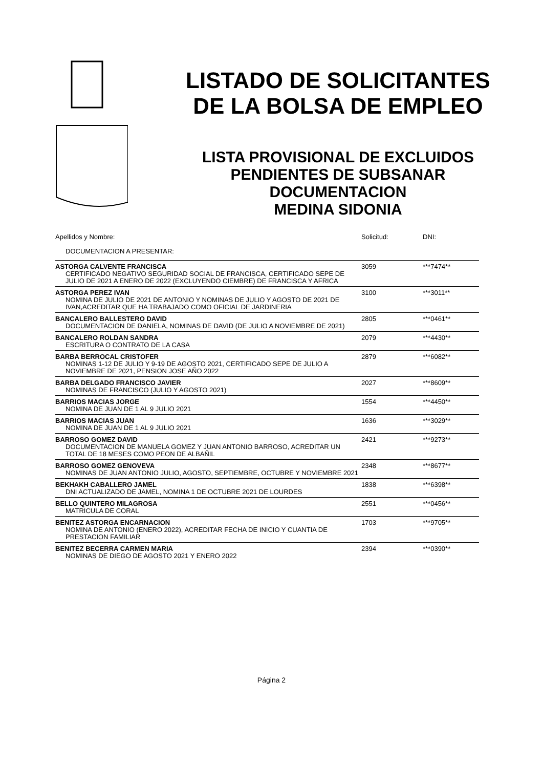LISTADO DE SOLICITANTES
DE LA BOLSA DE EMPLEO
LISTA PROVISIONAL DE EXCLUIDOS
PENDIENTES DE SUBSANAR
DOCUMENTACION
MEDINA SIDONIA
| Apellidos y Nombre: | Solicitud: | DNI: |
| DOCUMENTACION A PRESENTAR: | | |
| ASTORGA CALVENTE FRANCISCA | 3059 | ***7474** |
| CERTIFICADO NEGATIVO SEGURIDAD SOCIAL DE FRANCISCA, CERTIFICADO SEPE DE JULIO DE 2021 A ENERO DE 2022 (EXCLUYENDO CIEMBRE) DE FRANCISCA Y AFRICA | | |
| ASTORGA PEREZ IVAN | 3100 | ***3011** |
| NOMINA DE JULIO DE 2021 DE ANTONIO Y NOMINAS DE JULIO Y AGOSTO DE 2021 DE IVAN,ACREDITAR QUE HA TRABAJADO COMO OFICIAL DE JARDINERIA | | |
| BANCALERO BALLESTERO DAVID | 2805 | ***0461** |
| DOCUMENTACION DE DANIELA, NOMINAS DE DAVID (DE JULIO A NOVIEMBRE DE 2021) | | |
| BANCALERO ROLDAN SANDRA | 2079 | ***4430** |
| ESCRITURA O CONTRATO DE LA CASA | | |
| BARBA BERROCAL CRISTOFER | 2879 | ***6082** |
| NOMINAS 1-12 DE JULIO Y 9-19 DE AGOSTO 2021, CERTIFICADO SEPE DE JULIO A NOVIEMBRE DE 2021, PENSION JOSE AÑO 2022 | | |
| BARBA DELGADO FRANCISCO JAVIER | 2027 | ***8609** |
| NOMINAS DE FRANCISCO (JULIO Y AGOSTO 2021) | | |
| BARRIOS MACIAS JORGE | 1554 | ***4450** |
| NOMINA DE JUAN DE 1 AL 9 JULIO 2021 | | |
| BARRIOS MACIAS JUAN | 1636 | ***3029** |
| NOMINA DE JUAN DE 1 AL 9 JULIO 2021 | | |
| BARROSO GOMEZ DAVID | 2421 | ***9273** |
| DOCUMENTACION DE MANUELA GOMEZ Y JUAN ANTONIO BARROSO, ACREDITAR UN TOTAL DE 18 MESES COMO PEON DE ALBAÑIL | | |
| BARROSO GOMEZ GENOVEVA | 2348 | ***8677** |
| NOMINAS DE JUAN ANTONIO JULIO, AGOSTO, SEPTIEMBRE, OCTUBRE Y NOVIEMBRE 2021 | | |
| BEKHAKH CABALLERO JAMEL | 1838 | ***6398** |
| DNI ACTUALIZADO DE JAMEL, NOMINA 1 DE OCTUBRE 2021 DE LOURDES | | |
| BELLO QUINTERO MILAGROSA | 2551 | ***0456** |
| MATRICULA DE CORAL | | |
| BENITEZ ASTORGA ENCARNACION | 1703 | ***9705** |
| NOMINA DE ANTONIO (ENERO 2022), ACREDITAR FECHA DE INICIO Y CUANTIA DE PRESTACION FAMILIAR | | |
| BENITEZ BECERRA CARMEN MARIA | 2394 | ***0390** |
| NOMINAS DE DIEGO DE AGOSTO 2021 Y ENERO 2022 | | |
Página 2